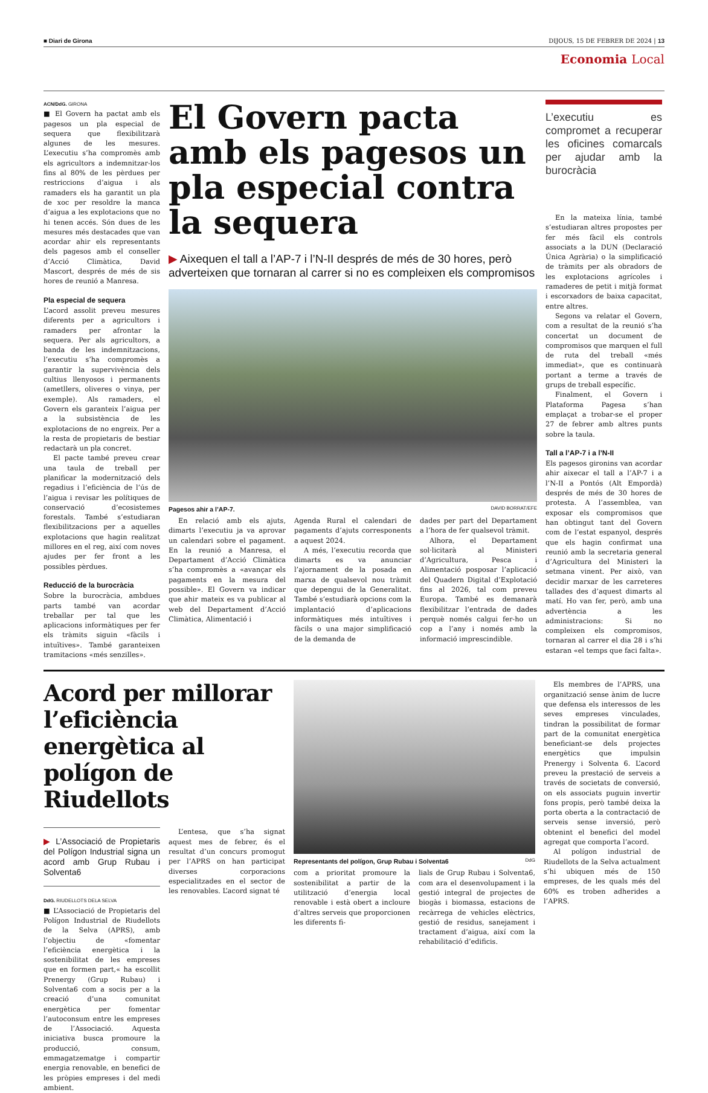■ Diari de Girona DIJOUS, 15 DE FEBRER DE 2024 | 13
Economia Local
ACN/DdG. GIRONA
■ El Govern ha pactat amb els pagesos un pla especial de sequera que flexibilitzarà algunes de les mesures. L’executiu s’ha compromès amb els agricultors a indemnitzar-los fins al 80% de les pèrdues per restriccions d’aigua i als ramaders els ha garantit un pla de xoc per resoldre la manca d’aigua a les explotacions que no hi tenen accés. Són dues de les mesures més destacades que van acordar ahir els representants dels pagesos amb el conseller d’Acció Climàtica, David Mascort, després de més de sis hores de reunió a Manresa.
Pla especial de sequera
L’acord assolit preveu mesures diferents per a agricultors i ramaders per afrontar la sequera. Per als agricultors, a banda de les indemnitzacions, l’executiu s’ha compromès a garantir la supervivència dels cultius llenyosos i permanents (ametllers, oliveres o vinya, per exemple). Als ramaders, el Govern els garanteix l’aigua per a la subsistència de les explotacions de no engreix. Per a la resta de propietaris de bestiar redactarà un pla concret.
El pacte també preveu crear una taula de treball per planificar la modernització dels regadius i l’eficiència de l’ús de l’aigua i revisar les polítiques de conservació d’ecosistemes forestals. També s’estudiaran flexibilitzacions per a aquelles explotacions que hagin realitzat millores en el reg, així com noves ajudes per fer front a les possibles pèrdues.
Reducció de la burocràcia
Sobre la burocràcia, ambdues parts també van acordar treballar per tal que les aplicacions informàtiques per fer els tràmits siguin «fàcils i intuïtives». També garanteixen tramitacions «més senzilles».
El Govern pacta amb els pagesos un pla especial contra la sequera
▶ Aixequen el tall a l’AP-7 i l’N-II després de més de 30 hores, però adverteixen que tornaran al carrer si no es compleixen els compromisos
Pagesos ahir a l’AP-7. DAVID BORRAT/EFE
En relació amb els ajuts, dimarts l’executiu ja va aprovar un calendari sobre el pagament. En la reunió a Manresa, el Departament d’Acció Climàtica s’ha compromès a «avançar els pagaments en la mesura del possible». El Govern va indicar que ahir mateix es va publicar al web del Departament d’Acció Climàtica, Alimentació i
Agenda Rural el calendari de pagaments d’ajuts corresponents a aquest 2024.
A més, l’executiu recorda que dimarts es va anunciar l’ajornament de la posada en marxa de qualsevol nou tràmit que depengui de la Generalitat. També s’estudiarà opcions com la implantació d’aplicacions informàtiques més intuïtives i fàcils o una major simplificació de la demanda de
dades per part del Departament a l’hora de fer qualsevol tràmit.
Alhora, el Departament sol·licitarà al Ministeri d’Agricultura, Pesca i Alimentació posposar l’aplicació del Quadern Digital d’Explotació fins al 2026, tal com preveu Europa. També es demanarà flexibilitzar l’entrada de dades perquè només calgui fer-ho un cop a l’any i només amb la informació imprescindible.
L’executiu es compromet a recuperar les oficines comarcals per ajudar amb la burocràcia
En la mateixa línia, també s’estudiaran altres propostes per fer més fàcil els controls associats a la DUN (Declaració Única Agrària) o la simplificació de tràmits per als obradors de les explotacions agrícoles i ramaderes de petit i mitjà format i escorxadors de baixa capacitat, entre altres.
Segons va relatar el Govern, com a resultat de la reunió s’ha concertat un document de compromisos que marquen el full de ruta del treball «més immediat», que es continuarà portant a terme a través de grups de treball específic.
Finalment, el Govern i Plataforma Pagesa s’han emplaçat a trobar-se el proper 27 de febrer amb altres punts sobre la taula.
Tall a l’AP-7 i a l’N-II
Els pagesos gironins van acordar ahir aixecar el tall a l’AP-7 i a l’N-II a Pontós (Alt Empordà) després de més de 30 hores de protesta. A l’assemblea, van exposar els compromisos que han obtingut tant del Govern com de l’estat espanyol, després que els hagin confirmat una reunió amb la secretaria general d’Agricultura del Ministeri la setmana vinent. Per això, van decidir marxar de les carreteres tallades des d’aquest dimarts al matí. Ho van fer, però, amb una advertència a les administracions: Si no compleixen els compromisos, tornaran al carrer el dia 28 i s’hi estaran «el temps que faci falta».
Acord per millorar l’eficiència energètica al polígon de Riudellots
▶ L’Associació de Propietaris del Polígon Industrial signa un acord amb Grup Rubau i Solventa6
DdG. RIUDELLOTS DELA SELVA
■ L’Associació de Propietaris del Polígon Industrial de Riudellots de la Selva (APRS), amb l’objectiu de «fomentar l’eficiència energètica i la sostenibilitat de les empreses que en formen part,« ha escollit Prenergy (Grup Rubau) i Solventa6 com a socis per a la creació d’una comunitat energètica per fomentar l’autoconsum entre les empreses de l’Associació. Aquesta iniciativa busca promoure la producció, consum, emmagatzematge i compartir energia renovable, en benefici de les pròpies empreses i del medi ambient.
L’entesa, que s’ha signat aquest mes de febrer, és el resultat d’un concurs promogut per l’APRS on han participat diverses corporacions especialitzades en el sector de les renovables. L’acord signat té
Representants del polígon, Grup Rubau i Solventa6 DdG
com a prioritat promoure la sostenibilitat a partir de la utilització d’energia local renovable i està obert a incloure d’altres serveis que proporcionen les diferents fi-
lials de Grup Rubau i Solventa6, com ara el desenvolupament i la gestió integral de projectes de biogàs i biomassa, estacions de recàrrega de vehicles elèctrics, gestió de residus, sanejament i tractament d’aigua, així com la rehabilitació d’edificis.
Els membres de l’APRS, una organització sense ànim de lucre que defensa els interessos de les seves empreses vinculades, tindran la possibilitat de formar part de la comunitat energètica beneficiant-se dels projectes energètics que impulsin Prenergy i Solventa 6. L’acord preveu la prestació de serveis a través de societats de conversió, on els associats puguin invertir fons propis, però també deixa la porta oberta a la contractació de serveis sense inversió, però obtenint el benefici del model agregat que comporta l’acord.
Al polígon industrial de Riudellots de la Selva actualment s’hi ubiquen més de 150 empreses, de les quals més del 60% es troben adherides a l’APRS.